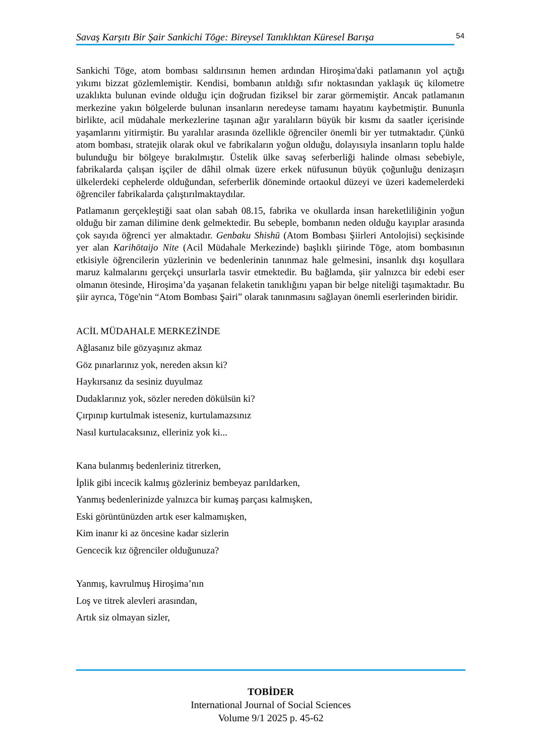Savaş Karşıtı Bir Şair Sankichi Tōge: Bireysel Tanıklıktan Küresel Barışa
54
Sankichi Tōge, atom bombası saldırısının hemen ardından Hiroşima'daki patlamanın yol açtığı yıkımı bizzat gözlemlemiştir. Kendisi, bombanın atıldığı sıfır noktasından yaklaşık üç kilometre uzaklıkta bulunan evinde olduğu için doğrudan fiziksel bir zarar görmemiştir. Ancak patlamanın merkezine yakın bölgelerde bulunan insanların neredeyse tamamı hayatını kaybetmiştir. Bununla birlikte, acil müdahale merkezlerine taşınan ağır yaralıların büyük bir kısmı da saatler içerisinde yaşamlarını yitirmiştir. Bu yaralılar arasında özellikle öğrenciler önemli bir yer tutmaktadır. Çünkü atom bombası, stratejik olarak okul ve fabrikaların yoğun olduğu, dolayısıyla insanların toplu halde bulunduğu bir bölgeye bırakılmıştır. Üstelik ülke savaş seferberliği halinde olması sebebiyle, fabrikalarda çalışan işçiler de dâhil olmak üzere erkek nüfusunun büyük çoğunluğu denizaşırı ülkelerdeki cephelerde olduğundan, seferberlik döneminde ortaokul düzeyi ve üzeri kademelerdeki öğrenciler fabrikalarda çalıştırılmaktaydılar.
Patlamanın gerçekleştiği saat olan sabah 08.15, fabrika ve okullarda insan hareketliliğinin yoğun olduğu bir zaman dilimine denk gelmektedir. Bu sebeple, bombanın neden olduğu kayıplar arasında çok sayıda öğrenci yer almaktadır. Genbaku Shishū (Atom Bombası Şiirleri Antolojisi) seçkisinde yer alan Karihōtaijo Nite (Acil Müdahale Merkezinde) başlıklı şiirinde Tōge, atom bombasının etkisiyle öğrencilerin yüzlerinin ve bedenlerinin tanınmaz hale gelmesini, insanlık dışı koşullara maruz kalmalarını gerçekçi unsurlarla tasvir etmektedir. Bu bağlamda, şiir yalnızca bir edebi eser olmanın ötesinde, Hiroşima’da yaşanan felaketin tanıklığını yapan bir belge niteliği taşımaktadır. Bu şiir ayrıca, Tōge'nin “Atom Bombası Şairi” olarak tanınmasını sağlayan önemli eserlerinden biridir.
ACİL MÜDAHALE MERKEZİNDE
Ağlasanız bile gözyaşınız akmaz
Göz pınarlarınız yok, nereden aksın ki?
Haykırsanız da sesiniz duyulmaz
Dudaklarınız yok, sözler nereden dökülsün ki?
Çırpınıp kurtulmak isteseniz, kurtulamazsınız
Nasıl kurtulacaksınız, elleriniz yok ki...
Kana bulanmış bedenleriniz titrerken,
İplik gibi incecik kalmış gözleriniz bembeyaz parıldarken,
Yanmış bedenlerinizde yalnızca bir kumaş parçası kalmışken,
Eski görüntünüzden artık eser kalmamışken,
Kim inanır ki az öncesine kadar sizlerin
Gencecik kız öğrenciler olduğunuza?
Yanmış, kavrulmuş Hiroşima’nın
Loş ve titrek alevleri arasından,
Artık siz olmayan sizler,
TOBİDER
International Journal of Social Sciences
Volume 9/1 2025 p. 45-62